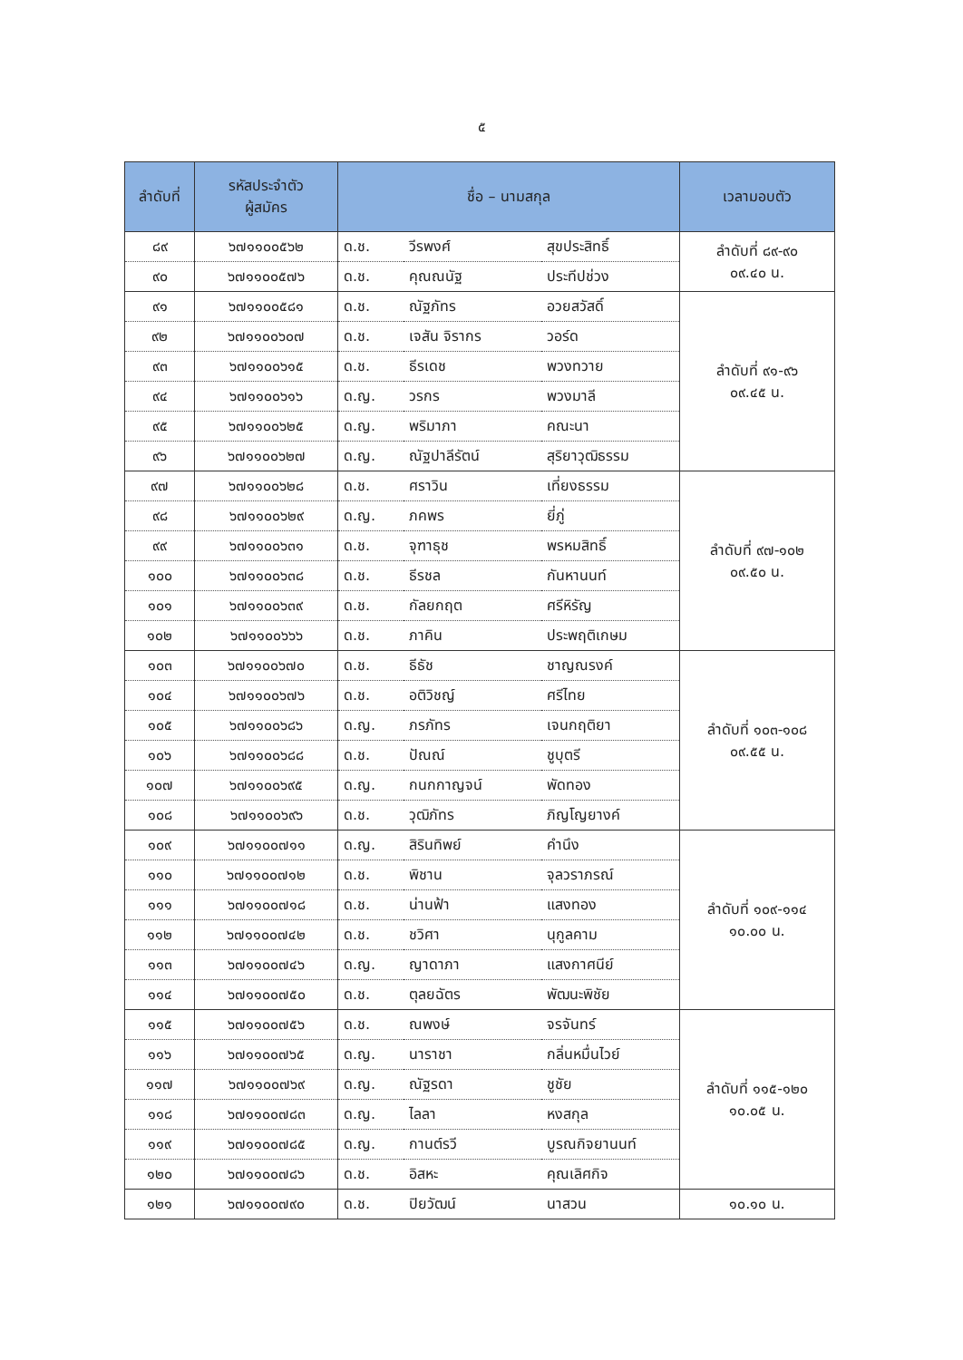๕
| ลำดับที่ | รหัสประจำตัว ผู้สมัคร | ชื่อ – นามสกุล | | | เวลามอบตัว |
| --- | --- | --- | --- | --- | --- |
| ๘๙ | ๖๗๑๑๐๐๕๖๒ | ด.ช. | วีรพงศ์ | สุขประสิทธิ์ | ลำดับที่ ๘๙-๙๐ ๐๙.๔๐ น. |
| ๙๐ | ๖๗๑๑๐๐๕๗๖ | ด.ช. | คุณณนัฐ | ประทีปช่วง | |
| ๙๑ | ๖๗๑๑๐๐๕๘๑ | ด.ช. | ณัฐภัทร | อวยสวัสดิ์ | ลำดับที่ ๙๑-๙๖ ๐๙.๔๕ น. |
| ๙๒ | ๖๗๑๑๐๐๖๐๗ | ด.ช. | เจสัน จิรากร | วอร์ด | |
| ๙๓ | ๖๗๑๑๐๐๖๑๕ | ด.ช. | ธีรเดช | พวงทวาย | |
| ๙๔ | ๖๗๑๑๐๐๖๑๖ | ด.ญ. | วรกร | พวงมาลี | |
| ๙๕ | ๖๗๑๑๐๐๖๒๕ | ด.ญ. | พริมาภา | คณะนา | |
| ๙๖ | ๖๗๑๑๐๐๖๒๗ | ด.ญ. | ณัฐปาลีรัตน์ | สุริยาวุฒิธรรม | |
| ๙๗ | ๖๗๑๑๐๐๖๒๘ | ด.ช. | ศราวิน | เที่ยงธรรม | ลำดับที่ ๙๗-๑๐๒ ๐๙.๕๐ น. |
| ๙๘ | ๖๗๑๑๐๐๖๒๙ | ด.ญ. | ภคพร | ยี่ภู่ | |
| ๙๙ | ๖๗๑๑๐๐๖๓๑ | ด.ช. | จุฑาธุช | พรหมสิทธิ์ | |
| ๑๐๐ | ๖๗๑๑๐๐๖๓๘ | ด.ช. | ธีรชล | กันหานนท์ | |
| ๑๐๑ | ๖๗๑๑๐๐๖๓๙ | ด.ช. | กัลยกฤต | ศรีหิรัญ | |
| ๑๐๒ | ๖๗๑๑๐๐๖๖๖ | ด.ช. | ภาคิน | ประพฤติเกษม | |
| ๑๐๓ | ๖๗๑๑๐๐๖๗๐ | ด.ช. | ธีธัช | ชาญณรงค์ | ลำดับที่ ๑๐๓-๑๐๘ ๐๙.๕๕ น. |
| ๑๐๔ | ๖๗๑๑๐๐๖๗๖ | ด.ช. | อติวิชญ์ | ศรีไทย | |
| ๑๐๕ | ๖๗๑๑๐๐๖๘๖ | ด.ญ. | ภรภัทร | เจนกฤติยา | |
| ๑๐๖ | ๖๗๑๑๐๐๖๘๘ | ด.ช. | ปัณณ์ | ชูบุตรี | |
| ๑๐๗ | ๖๗๑๑๐๐๖๙๕ | ด.ญ. | กนกกาญจน์ | พัดทอง | |
| ๑๐๘ | ๖๗๑๑๐๐๖๙๖ | ด.ช. | วุฒิภัทร | ภิญโญยางค์ | |
| ๑๐๙ | ๖๗๑๑๐๐๗๑๑ | ด.ญ. | สิรินทิพย์ | คำนึง | ลำดับที่ ๑๐๙-๑๑๔ ๑๐.๐๐ น. |
| ๑๑๐ | ๖๗๑๑๐๐๗๑๒ | ด.ช. | พิชาน | จุลวราภรณ์ | |
| ๑๑๑ | ๖๗๑๑๐๐๗๑๘ | ด.ช. | น่านฟ้า | แสงทอง | |
| ๑๑๒ | ๖๗๑๑๐๐๗๔๒ | ด.ช. | ชวิศา | นุกูลคาม | |
| ๑๑๓ | ๖๗๑๑๐๐๗๔๖ | ด.ญ. | ญาดาภา | แสงกาศนีย์ | |
| ๑๑๔ | ๖๗๑๑๐๐๗๕๐ | ด.ช. | ตุลยฉัตร | พัฒนะพิชัย | |
| ๑๑๕ | ๖๗๑๑๐๐๗๕๖ | ด.ช. | ณพงษ์ | จรจันทร์ | ลำดับที่ ๑๑๕-๑๒๐ ๑๐.๐๕ น. |
| ๑๑๖ | ๖๗๑๑๐๐๗๖๕ | ด.ญ. | นาราชา | กลิ่นหมื่นไวย์ | |
| ๑๑๗ | ๖๗๑๑๐๐๗๖๙ | ด.ญ. | ณัฐรดา | ชูชัย | |
| ๑๑๘ | ๖๗๑๑๐๐๗๘๓ | ด.ญ. | ไลลา | หงสกุล | |
| ๑๑๙ | ๖๗๑๑๐๐๗๘๕ | ด.ญ. | กานต์รวี | บูรณกิจยานนท์ | |
| ๑๒๐ | ๖๗๑๑๐๐๗๘๖ | ด.ช. | อิสหะ | คุณเลิศกิจ | |
| ๑๒๑ | ๖๗๑๑๐๐๗๙๐ | ด.ช. | ปิยวัฒน์ | นาสวน | ๑๐.๑๐ น. |